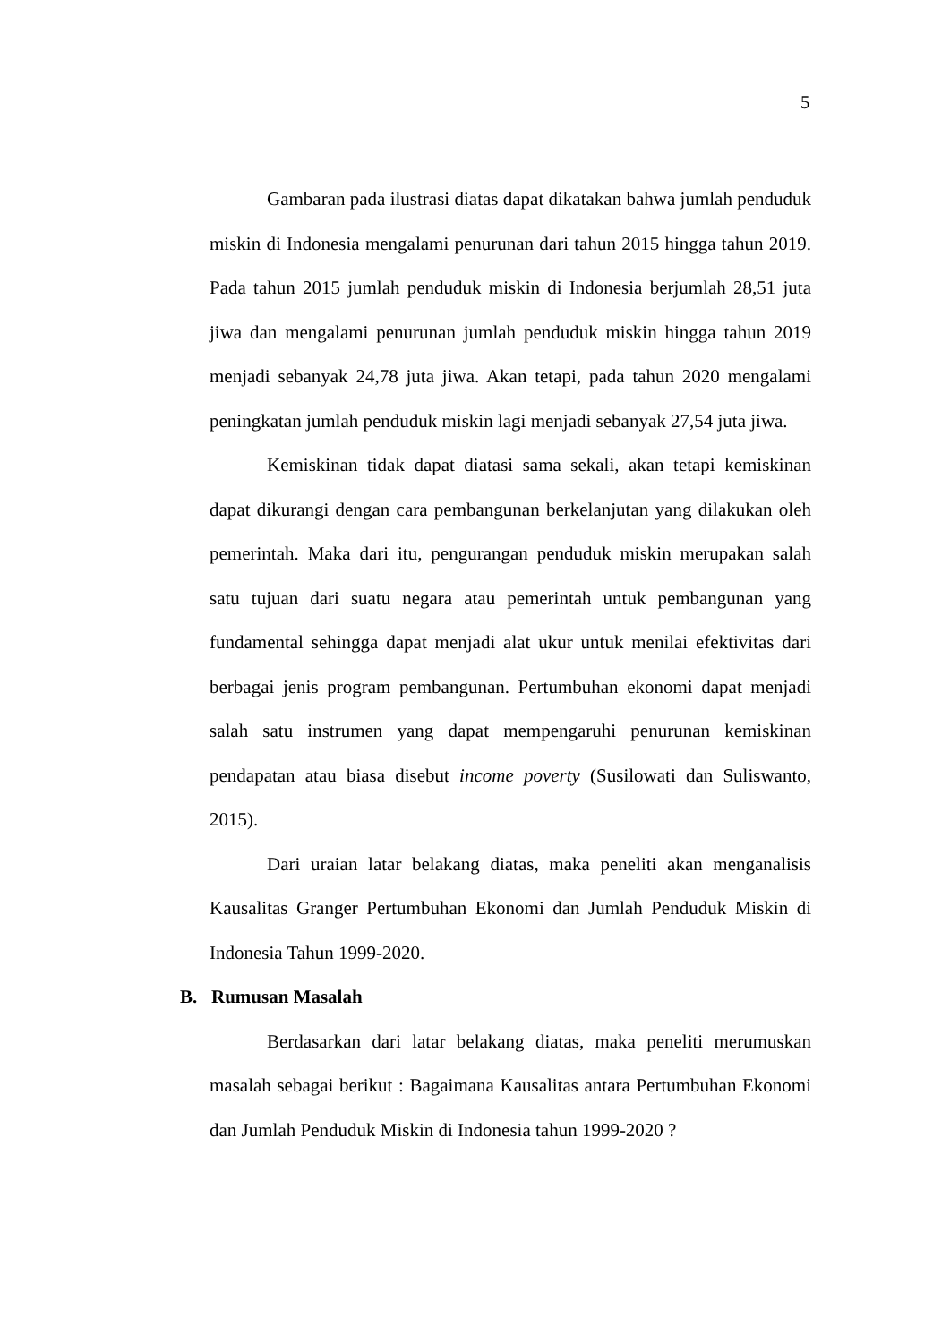5
Gambaran pada ilustrasi diatas dapat dikatakan bahwa jumlah penduduk miskin di Indonesia mengalami penurunan dari tahun 2015 hingga tahun 2019. Pada tahun 2015 jumlah penduduk miskin di Indonesia berjumlah 28,51 juta jiwa dan mengalami penurunan jumlah penduduk miskin hingga tahun 2019 menjadi sebanyak 24,78 juta jiwa. Akan tetapi, pada tahun 2020 mengalami peningkatan jumlah penduduk miskin lagi menjadi sebanyak 27,54 juta jiwa.
Kemiskinan tidak dapat diatasi sama sekali, akan tetapi kemiskinan dapat dikurangi dengan cara pembangunan berkelanjutan yang dilakukan oleh pemerintah. Maka dari itu, pengurangan penduduk miskin merupakan salah satu tujuan dari suatu negara atau pemerintah untuk pembangunan yang fundamental sehingga dapat menjadi alat ukur untuk menilai efektivitas dari berbagai jenis program pembangunan. Pertumbuhan ekonomi dapat menjadi salah satu instrumen yang dapat mempengaruhi penurunan kemiskinan pendapatan atau biasa disebut income poverty (Susilowati dan Suliswanto, 2015).
Dari uraian latar belakang diatas, maka peneliti akan menganalisis Kausalitas Granger Pertumbuhan Ekonomi dan Jumlah Penduduk Miskin di Indonesia Tahun 1999-2020.
B. Rumusan Masalah
Berdasarkan dari latar belakang diatas, maka peneliti merumuskan masalah sebagai berikut : Bagaimana Kausalitas antara Pertumbuhan Ekonomi dan Jumlah Penduduk Miskin di Indonesia tahun 1999-2020 ?